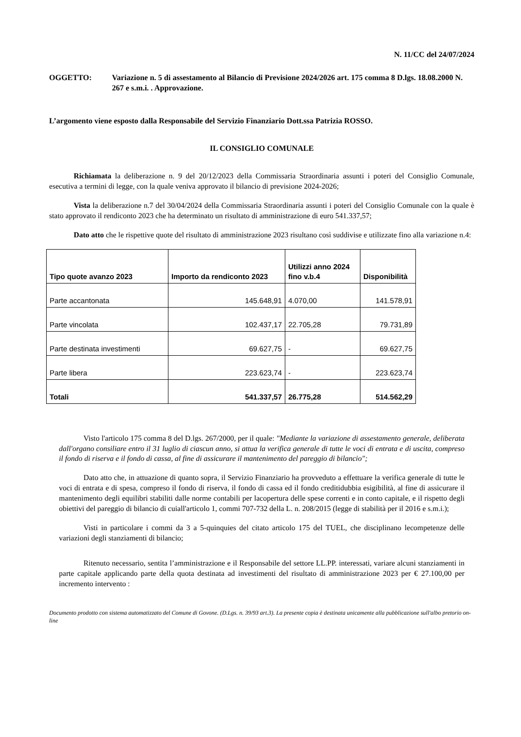N. 11/CC del 24/07/2024
OGGETTO: Variazione n. 5 di assestamento al Bilancio di Previsione 2024/2026 art. 175 comma 8 D.lgs. 18.08.2000 N. 267 e s.m.i. . Approvazione.
L’argomento viene esposto dalla Responsabile del Servizio Finanziario Dott.ssa Patrizia ROSSO.
IL CONSIGLIO COMUNALE
Richiamata la deliberazione n. 9 del 20/12/2023 della Commissaria Straordinaria assunti i poteri del Consiglio Comunale, esecutiva a termini di legge, con la quale veniva approvato il bilancio di previsione 2024-2026;
Vista la deliberazione n.7 del 30/04/2024 della Commissaria Straordinaria assunti i poteri del Consiglio Comunale con la quale è stato approvato il rendiconto 2023 che ha determinato un risultato di amministrazione di euro 541.337,57;
Dato atto che le rispettive quote del risultato di amministrazione 2023 risultano così suddivise e utilizzate fino alla variazione n.4:
| Tipo quote avanzo 2023 | Importo da rendiconto 2023 | Utilizzi anno 2024 fino v.b.4 | Disponibilità |
| --- | --- | --- | --- |
| Parte accantonata | 145.648,91 | 4.070,00 | 141.578,91 |
| Parte vincolata | 102.437,17 | 22.705,28 | 79.731,89 |
| Parte destinata investimenti | 69.627,75 | - | 69.627,75 |
| Parte libera | 223.623,74 | - | 223.623,74 |
| Totali | 541.337,57 | 26.775,28 | 514.562,29 |
Visto l'articolo 175 comma 8 del D.lgs. 267/2000, per il quale: "Mediante la variazione di assestamento generale, deliberata dall'organo consiliare entro il 31 luglio di ciascun anno, si attua la verifica generale di tutte le voci di entrata e di uscita, compreso il fondo di riserva e il fondo di cassa, al fine di assicurare il mantenimento del pareggio di bilancio";
Dato atto che, in attuazione di quanto sopra, il Servizio Finanziario ha provveduto a effettuare la verifica generale di tutte le voci di entrata e di spesa, compreso il fondo di riserva, il fondo di cassa ed il fondo creditidubbia esigibilità, al fine di assicurare il mantenimento degli equilibri stabiliti dalle norme contabili per lacopertura delle spese correnti e in conto capitale, e il rispetto degli obiettivi del pareggio di bilancio di cuiall'articolo 1, commi 707-732 della L. n. 208/2015 (legge di stabilità per il 2016 e s.m.i.);
Visti in particolare i commi da 3 a 5-quinquies del citato articolo 175 del TUEL, che disciplinano lecompetenze delle variazioni degli stanziamenti di bilancio;
Ritenuto necessario, sentita l’amministrazione e il Responsabile del settore LL.PP. interessati, variare alcuni stanziamenti in parte capitale applicando parte della quota destinata ad investimenti del risultato di amministrazione 2023 per € 27.100,00 per incremento intervento :
Documento prodotto con sistema automatizzato del Comune di Govone. (D.Lgs. n. 39/93 art.3). La presente copia è destinata unicamente alla pubblicazione sull'albo pretorio on-line